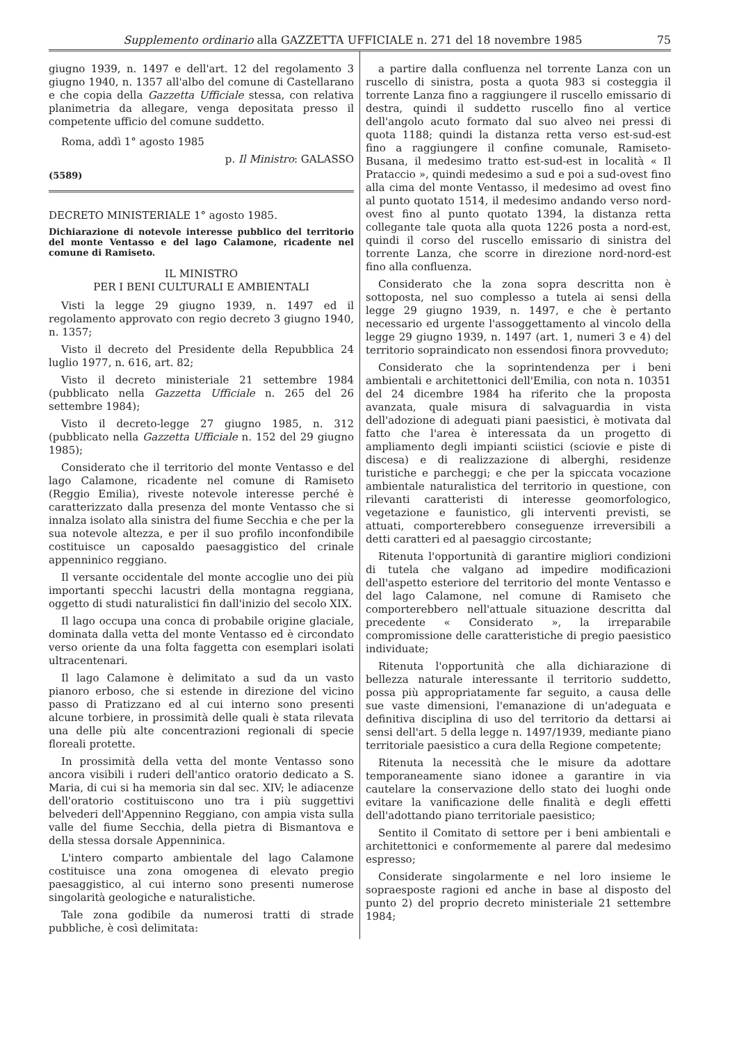Supplemento ordinario alla GAZZETTA UFFICIALE n. 271 del 18 novembre 1985 75
giugno 1939, n. 1497 e dell'art. 12 del regolamento 3 giugno 1940, n. 1357 all'albo del comune di Castellarano e che copia della Gazzetta Ufficiale stessa, con relativa planimetria da allegare, venga depositata presso il competente ufficio del comune suddetto.
Roma, addì 1° agosto 1985
p. Il Ministro: GALASSO
(5589)
DECRETO MINISTERIALE 1° agosto 1985.
Dichiarazione di notevole interesse pubblico del territorio del monte Ventasso e del lago Calamone, ricadente nel comune di Ramiseto.
IL MINISTRO
PER I BENI CULTURALI E AMBIENTALI
Visti la legge 29 giugno 1939, n. 1497 ed il regolamento approvato con regio decreto 3 giugno 1940, n. 1357;
Visto il decreto del Presidente della Repubblica 24 luglio 1977, n. 616, art. 82;
Visto il decreto ministeriale 21 settembre 1984 (pubblicato nella Gazzetta Ufficiale n. 265 del 26 settembre 1984);
Visto il decreto-legge 27 giugno 1985, n. 312 (pubblicato nella Gazzetta Ufficiale n. 152 del 29 giugno 1985);
Considerato che il territorio del monte Ventasso e del lago Calamone, ricadente nel comune di Ramiseto (Reggio Emilia), riveste notevole interesse perché è caratterizzato dalla presenza del monte Ventasso che si innalza isolato alla sinistra del fiume Secchia e che per la sua notevole altezza, e per il suo profilo inconfondibile costituisce un caposaldo paesaggistico del crinale appenninico reggiano.
Il versante occidentale del monte accoglie uno dei più importanti specchi lacustri della montagna reggiana, oggetto di studi naturalistici fin dall'inizio del secolo XIX.
Il lago occupa una conca di probabile origine glaciale, dominata dalla vetta del monte Ventasso ed è circondato verso oriente da una folta faggetta con esemplari isolati ultracentenari.
Il lago Calamone è delimitato a sud da un vasto pianoro erboso, che si estende in direzione del vicino passo di Pratizzano ed al cui interno sono presenti alcune torbiere, in prossimità delle quali è stata rilevata una delle più alte concentrazioni regionali di specie floreali protette.
In prossimità della vetta del monte Ventasso sono ancora visibili i ruderi dell'antico oratorio dedicato a S. Maria, di cui si ha memoria sin dal sec. XIV; le adiacenze dell'oratorio costituiscono uno tra i più suggettivi belvederi dell'Appennino Reggiano, con ampia vista sulla valle del fiume Secchia, della pietra di Bismantova e della stessa dorsale Appenninica.
L'intero comparto ambientale del lago Calamone costituisce una zona omogenea di elevato pregio paesaggistico, al cui interno sono presenti numerose singolarità geologiche e naturalistiche.
Tale zona godibile da numerosi tratti di strade pubbliche, è così delimitata:
a partire dalla confluenza nel torrente Lanza con un ruscello di sinistra, posta a quota 983 si costeggia il torrente Lanza fino a raggiungere il ruscello emissario di destra, quindi il suddetto ruscello fino al vertice dell'angolo acuto formato dal suo alveo nei pressi di quota 1188; quindi la distanza retta verso est-sud-est fino a raggiungere il confine comunale, Ramiseto-Busana, il medesimo tratto est-sud-est in località « Il Prataccio », quindi medesimo a sud e poi a sud-ovest fino alla cima del monte Ventasso, il medesimo ad ovest fino al punto quotato 1514, il medesimo andando verso nord-ovest fino al punto quotato 1394, la distanza retta collegante tale quota alla quota 1226 posta a nord-est, quindi il corso del ruscello emissario di sinistra del torrente Lanza, che scorre in direzione nord-nord-est fino alla confluenza.
Considerato che la zona sopra descritta non è sottoposta, nel suo complesso a tutela ai sensi della legge 29 giugno 1939, n. 1497, e che è pertanto necessario ed urgente l'assoggettamento al vincolo della legge 29 giugno 1939, n. 1497 (art. 1, numeri 3 e 4) del territorio sopraindicato non essendosi finora provveduto;
Considerato che la soprintendenza per i beni ambientali e architettonici dell'Emilia, con nota n. 10351 del 24 dicembre 1984 ha riferito che la proposta avanzata, quale misura di salvaguardia in vista dell'adozione di adeguati piani paesistici, è motivata dal fatto che l'area è interessata da un progetto di ampliamento degli impianti sciistici (sciovie e piste di discesa) e di realizzazione di alberghi, residenze turistiche e parcheggi; e che per la spiccata vocazione ambientale naturalistica del territorio in questione, con rilevanti caratteristi di interesse geomorfologico, vegetazione e faunistico, gli interventi previsti, se attuati, comporterebbero conseguenze irreversibili a detti caratteri ed al paesaggio circostante;
Ritenuta l'opportunità di garantire migliori condizioni di tutela che valgano ad impedire modificazioni dell'aspetto esteriore del territorio del monte Ventasso e del lago Calamone, nel comune di Ramiseto che comporterebbero nell'attuale situazione descritta dal precedente « Considerato », la irreparabile compromissione delle caratteristiche di pregio paesistico individuate;
Ritenuta l'opportunità che alla dichiarazione di bellezza naturale interessante il territorio suddetto, possa più appropriatamente far seguito, a causa delle sue vaste dimensioni, l'emanazione di un'adeguata e definitiva disciplina di uso del territorio da dettarsi ai sensi dell'art. 5 della legge n. 1497/1939, mediante piano territoriale paesistico a cura della Regione competente;
Ritenuta la necessità che le misure da adottare temporaneamente siano idonee a garantire in via cautelare la conservazione dello stato dei luoghi onde evitare la vanificazione delle finalità e degli effetti dell'adottando piano territoriale paesistico;
Sentito il Comitato di settore per i beni ambientali e architettonici e conformemente al parere dal medesimo espresso;
Considerate singolarmente e nel loro insieme le sopraesposte ragioni ed anche in base al disposto del punto 2) del proprio decreto ministeriale 21 settembre 1984;